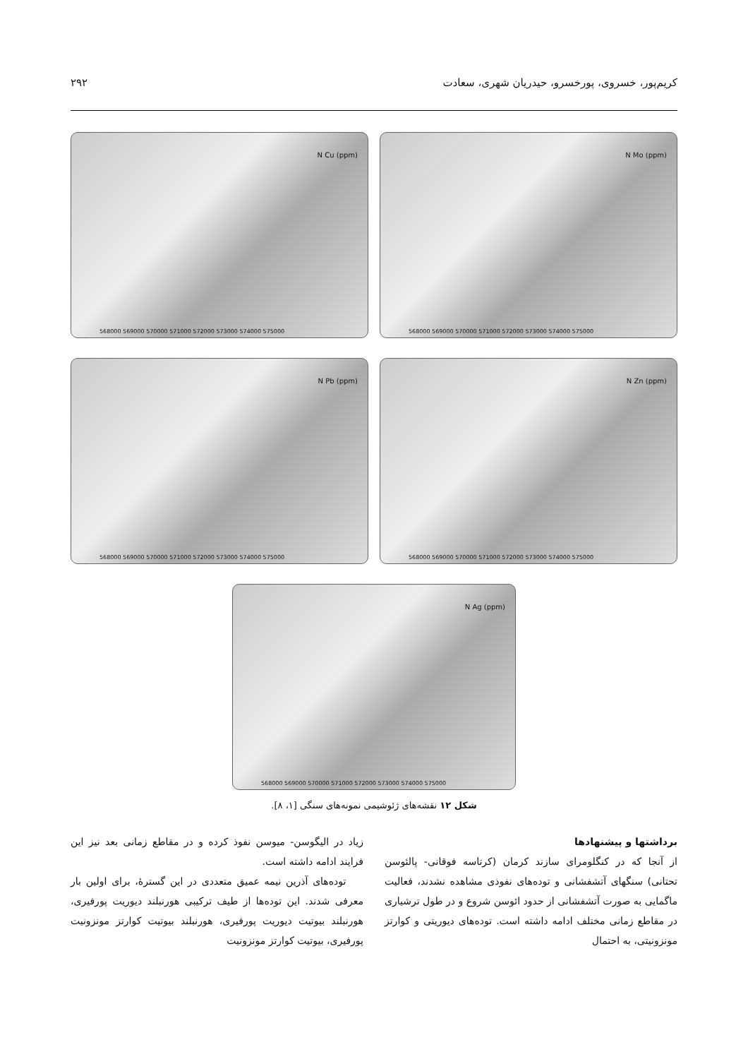کریم‌پور، خسروی، پورخسرو، حیدریان شهری، سعادت ۲۹۲
N Cu (ppm)
568000 569000 570000 571000 572000 573000 574000 575000
N Mo (ppm)
568000 569000 570000 571000 572000 573000 574000 575000
N Pb (ppm)
568000 569000 570000 571000 572000 573000 574000 575000
N Zn (ppm)
568000 569000 570000 571000 572000 573000 574000 575000
N Ag (ppm)
568000 569000 570000 571000 572000 573000 574000 575000
شکل ۱۲ نقشه‌های ژئوشیمی نمونه‌های سنگی [۱، ۸].
برداشتها و پیشنهادها
از آنجا که در کنگلومرای سازند کرمان (کرتاسه فوقانی- پالئوسن تحتانی) سنگهای آتشفشانی و توده‌های نفوذی مشاهده نشدند، فعالیت ماگمایی به صورت آتشفشانی از حدود ائوسن شروع و در طول ترشیاری در مقاطع زمانی مختلف ادامه داشته است. توده‌های دیوریتی و کوارتز مونزونیتی، به احتمال
زیاد در الیگوسن- میوسن نفوذ کرده و در مقاطع زمانی بعد نیز این فرایند ادامه داشته است.
توده‌های آذرین نیمه عمیق متعددی در این گسترهٔ، برای اولین بار معرفی شدند. این توده‌ها از طیف ترکیبی هورنبلند دیوریت پورفیری، هورنبلند بیوتیت دیوریت پورفیری، هورنبلند بیوتیت کوارتز مونزونیت پورفیری، بیوتیت کوارتز مونزونیت